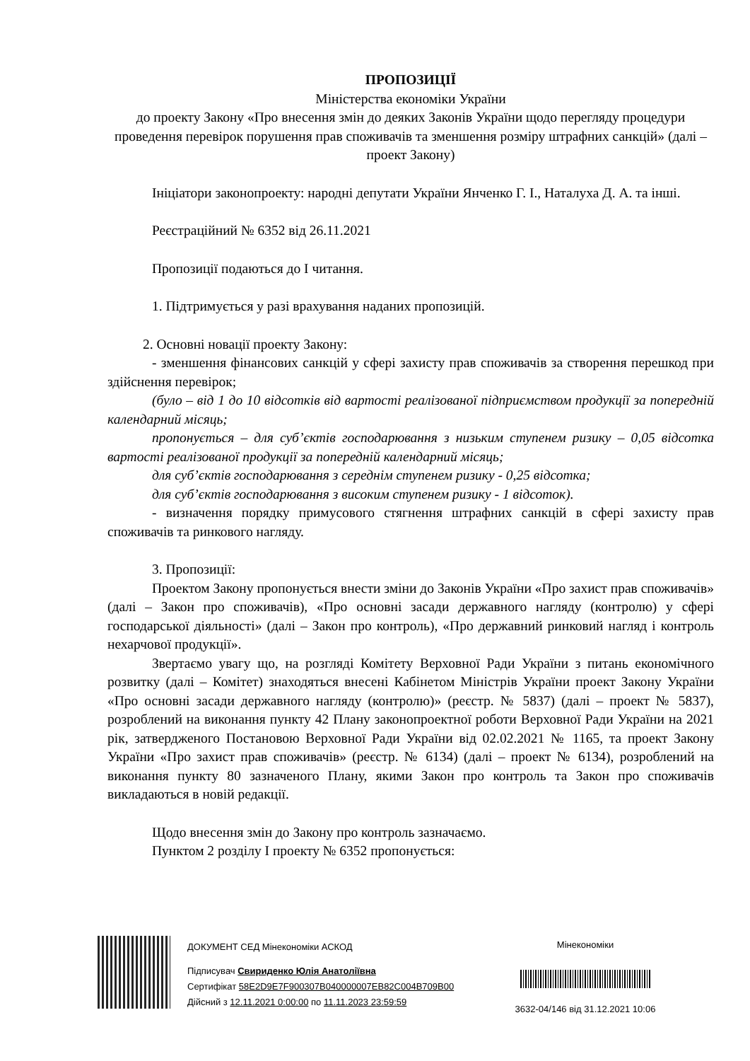ПРОПОЗИЦІЇ
Міністерства економіки України
до проекту Закону «Про внесення змін до деяких Законів України щодо перегляду процедури проведення перевірок порушення прав споживачів та зменшення розміру штрафних санкцій» (далі – проект Закону)
Ініціатори законопроекту: народні депутати України Янченко Г. І., Наталуха Д. А. та інші.
Реєстраційний № 6352 від 26.11.2021
Пропозиції подаються до І читання.
1. Підтримується у разі врахування наданих пропозицій.
2. Основні новації проекту Закону:
- зменшення фінансових санкцій у сфері захисту прав споживачів за створення перешкод при здійснення перевірок;
(було – від 1 до 10 відсотків від вартості реалізованої підприємством продукції за попередній календарний місяць;
пропонується – для суб’єктів господарювання з низьким ступенем ризику – 0,05 відсотка вартості реалізованої продукції за попередній календарний місяць;
для суб’єктів господарювання з середнім ступенем ризику - 0,25 відсотка;
для суб’єктів господарювання з високим ступенем ризику - 1 відсоток).
- визначення порядку примусового стягнення штрафних санкцій в сфері захисту прав споживачів та ринкового нагляду.
3. Пропозиції:
Проектом Закону пропонується внести зміни до Законів України «Про захист прав споживачів» (далі – Закон про споживачів), «Про основні засади державного нагляду (контролю) у сфері господарської діяльності» (далі – Закон про контроль), «Про державний ринковий нагляд і контроль нехарчової продукції».
Звертаємо увагу що, на розгляді Комітету Верховної Ради України з питань економічного розвитку (далі – Комітет) знаходяться внесені Кабінетом Міністрів України проект Закону України «Про основні засади державного нагляду (контролю)» (реєстр. № 5837) (далі – проект № 5837), розроблений на виконання пункту 42 Плану законопроектної роботи Верховної Ради України на 2021 рік, затвердженого Постановою Верховної Ради України від 02.02.2021 № 1165, та проект Закону України «Про захист прав споживачів» (реєстр. № 6134) (далі – проект № 6134), розроблений на виконання пункту 80 зазначеного Плану, якими Закон про контроль та Закон про споживачів викладаються в новій редакції.
Щодо внесення змін до Закону про контроль зазначаємо.
Пунктом 2 розділу І проекту № 6352 пропонується:
ДОКУМЕНТ СЕД Мінекономіки АСКОД
Підписувач Свириденко Юлія Анатоліївна
Сертифікат 58E2D9E7F900307B040000007EB82C004B709B00
Дійсний з 12.11.2021 0:00:00 по 11.11.2023 23:59:59
Мінекономіки
3632-04/146 від 31.12.2021 10:06